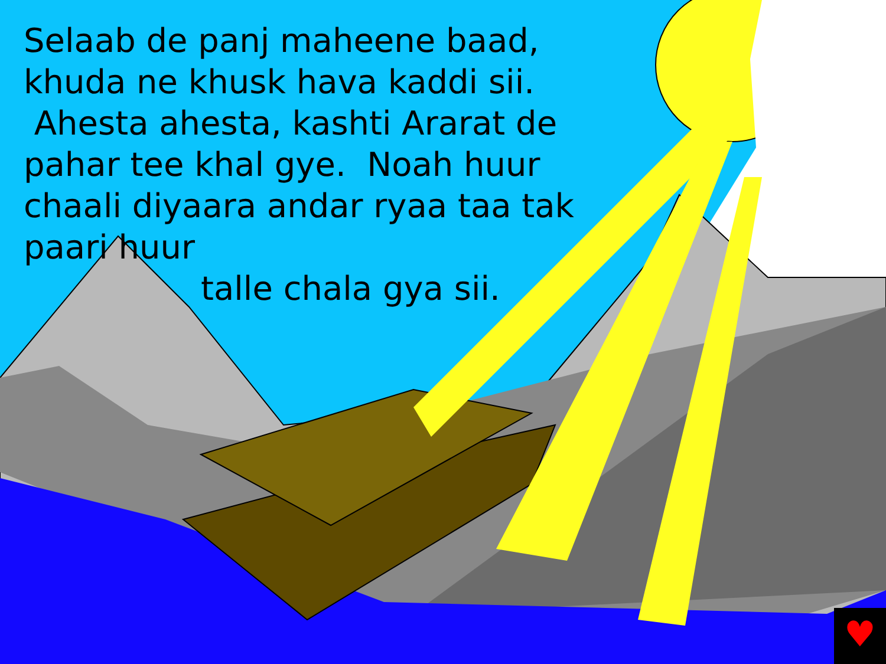♥
Selaab de panj maheene baad, khuda ne khusk hava kaddi sii. Ahesta ahesta, kashti Ararat de pahar tee khal gye. Noah huur chaali diyaara andar ryaa taa tak paari huur
talle chala gya sii.